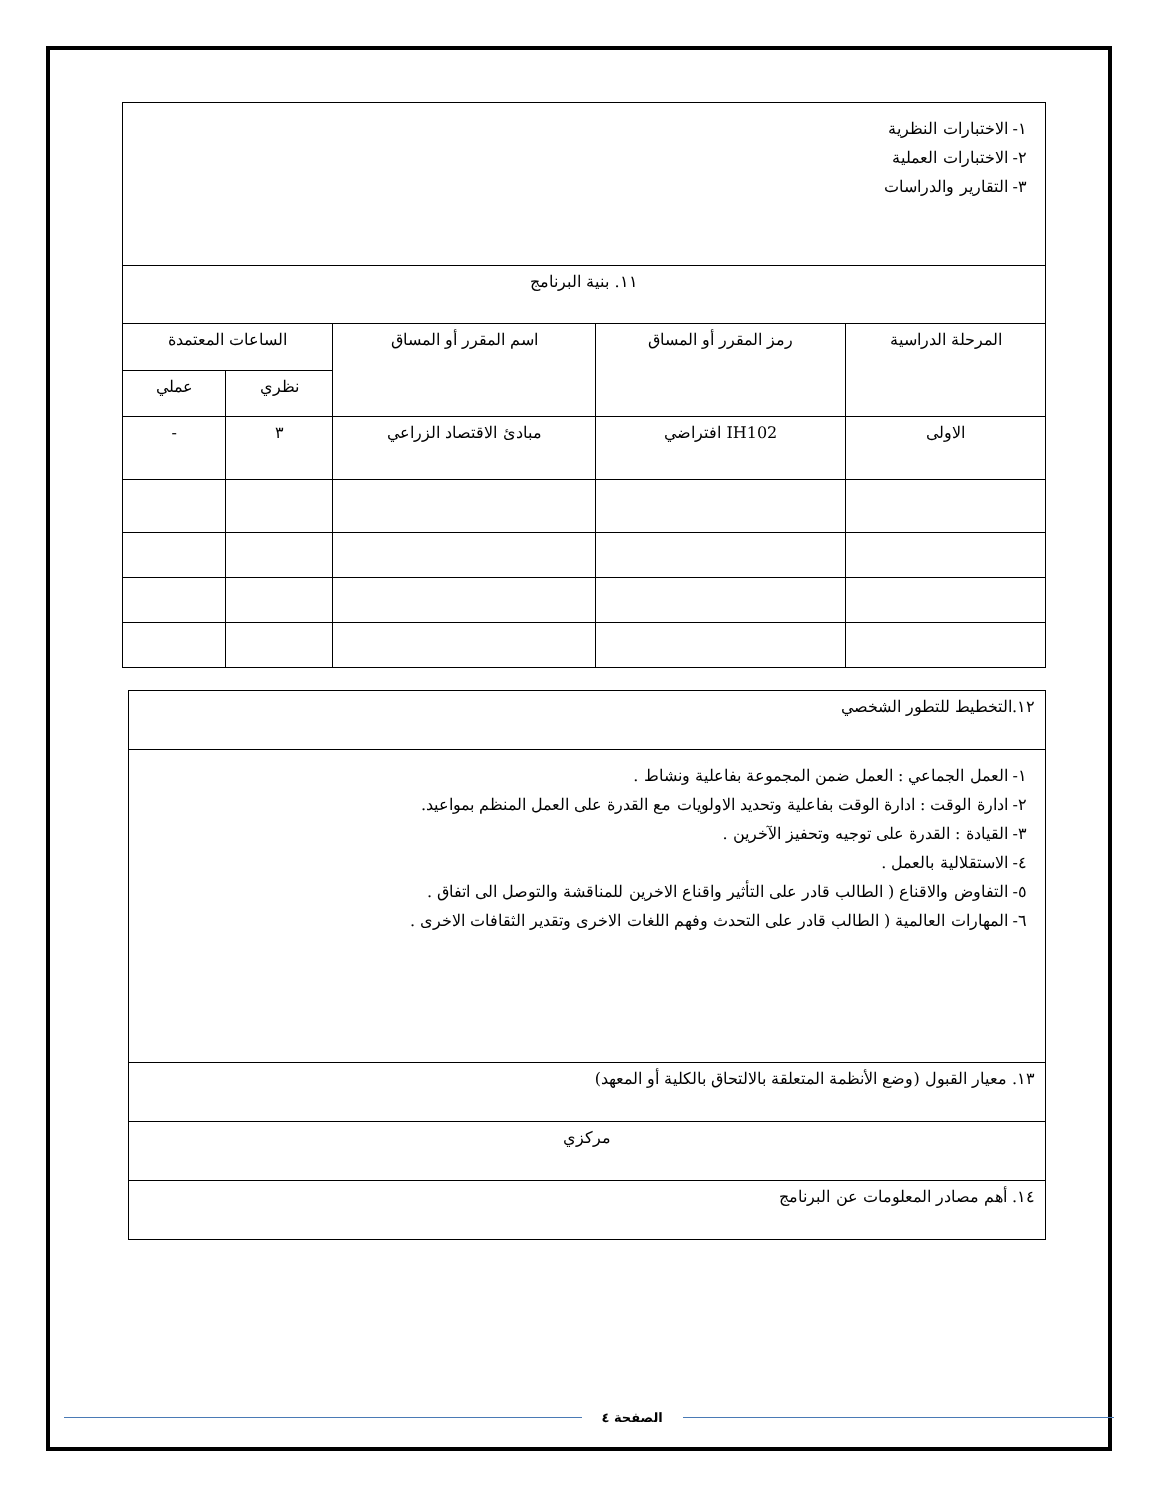| ١- الاختبارات النظرية ٢- الاختبارات العملية ٣- التقارير والدراسات | | | | |
| ١١. بنية البرنامج | | | | |
| المرحلة الدراسية | رمز المقرر أو المساق | اسم المقرر أو المساق | الساعات المعتمدة | |
| | | | نظري | عملي |
| الاولى | IH102 افتراضي | مبادئ الاقتصاد الزراعي | ٣ | - |
| ١٢.التخطيط للتطور الشخصي |
| ١- العمل الجماعي : العمل ضمن المجموعة بفاعلية ونشاط . ٢- ادارة الوقت : ادارة الوقت بفاعلية وتحديد الاولويات مع القدرة على العمل المنظم بمواعيد. ٣- القيادة : القدرة على توجيه وتحفيز الآخرين . ٤- الاستقلالية بالعمل . ٥- التفاوض والاقناع ( الطالب قادر على التأثير واقناع الاخرين للمناقشة والتوصل الى اتفاق . ٦- المهارات العالمية ( الطالب قادر على التحدث وفهم اللغات الاخرى وتقدير الثقافات الاخرى . |
| ١٣. معيار القبول (وضع الأنظمة المتعلقة بالالتحاق بالكلية أو المعهد) |
| مركزي |
| ١٤. أهم مصادر المعلومات عن البرنامج |
الصفحة ٤